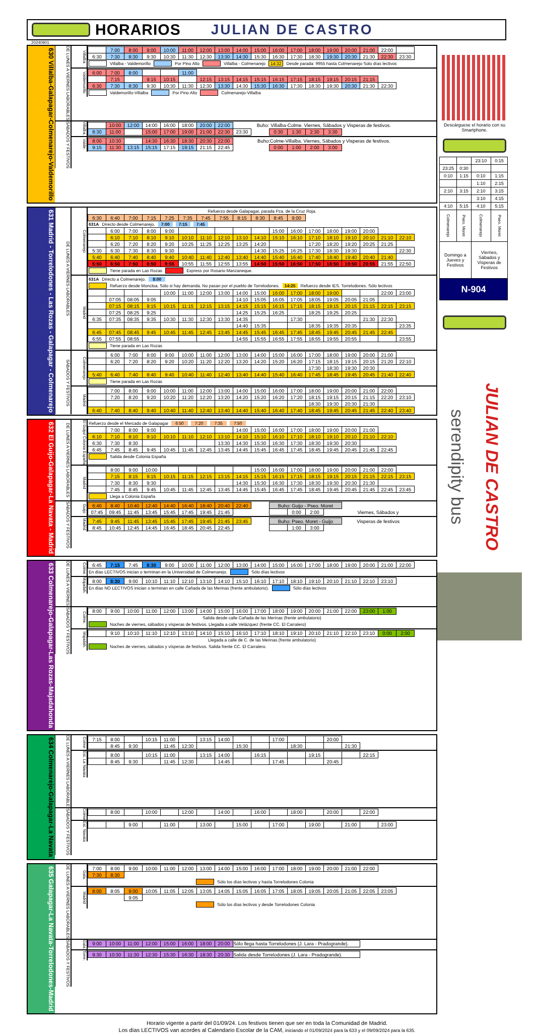HORARIOS JULIAN DE CASTRO
20240901
630 Villalba-Galapagar-Colmenarejo-Valdemorillo
DE LUNES A VIERNES LABORABLES
Villalba
| | 7:00 | 8:00 | 9:00 | 10:00 | 11:00 | 12:00 | 13:00 | 14:00 | 15:00 | 16:00 | 17:00 | 18:00 | 19:00 | 20:00 | 21:00 | 22:00 | |
| 6:30 | 7:30 | 8:30 | 9:30 | 10:30 | 11:30 | 12:30 | 13:30 | 14:30 | 15:30 | 16:30 | 17:30 | 18:30 | 19:30 | 20:30 | 21:30 | 22:30 | 23:30 |
Villalba - Valdemorillo Por Pino Alto Villalba - Colmenarejo 14:32 Desde parada: 9955 hasta Colmenarejo Solo días lectivos
Valdemorillo
| 6:00 | 7:00 | 8:00 | | | 11:00 | | | | | | | | | | | |
| | 7:15 | | 9:15 | 10:15 | | 12:15 | 13:15 | 14:15 | 15:15 | 16:15 | 17:15 | 18:15 | 19:15 | 20:15 | 21:15 | |
| 6:30 | 7:30 | 8:30 | 9:30 | 10:30 | 11:30 | 12:30 | 13:30 | 14:30 | 15:30 | 16:30 | 17:30 | 18:30 | 19:30 | 20:30 | 21:30 | 22:30 |
Valdemorillo-Villalba Por Pino Alto Colmenarejo-Villalba
SÁBADOS Y FESTIVOS
Villalba.
| | 10:00 | 12:00 | 14:00 | 16:00 | 18:00 | 20:00 | 22:00 | Buho: Villalba-Colme. Viernes, Sábados y Visperas de festivos. | | | | | |
| 8:30 | 11:00 | | 15:00 | 17:00 | 19:00 | 21:00 | 22:30 | 23:30 | | 0:30 | 1:30 | 2:30 | 3:30 |
Valde.
| 8:00 | 10:30 | | 14:30 | 16:30 | 18:30 | 20:30 | 22:00 | Buho:Colme-Villalba. Viernes, Sábados y Visperas de festivos. | | | | | |
| 9:15 | 11:30 | 13:15 | 15:15 | 17:15 | 19:15 | 21:15 | 22:45 | | | 0:00 | 1:00 | 2:00 | 3:00 |
631 Madrid - Torrelodones - Las Rozas - Galapagar - Colmenarejo
DE LUNES A VIERNES LABORABLES
Colmenarejo
Refuerzo desde Galapagar, parada Pza. de la Cruz Roja.
| 6:30 | 6:40 | 7:00 | 7:15 | 7:25 | 7:35 | 7:45 | 7:55 | 8:15 | 8:30 | 8:45 | 9:00 |
631A Directo desde Colmenarejo. 7:00 7:15 7:45
| | 6:00 | 7:00 | 8:00 | 9:00 | | | | | | 15:00 | 16:00 | 17:00 | 18:00 | 19:00 | 20:00 | | |
| | 6:10 | 7:10 | 8:10 | 9:10 | 10:10 | 11:10 | 12:10 | 13:10 | 14:10 | 15:10 | 16:10 | 17:10 | 18:10 | 19:10 | 20:10 | 21:10 | 22:10 |
| | 6:20 | 7:20 | 8:20 | 9:20 | 10:25 | 11:25 | 12:25 | 13:25 | 14:20 | | | 17:20 | 18:20 | 19:20 | 20:25 | 21:25 | |
| 5:30 | 6:30 | 7:30 | 8:30 | 9:30 | | | | | 14:30 | 15:25 | 16:25 | 17:30 | 18:30 | 19:30 | | | 22:30 |
| 5:40 | 6:40 | 7:40 | 8:40 | 9:40 | 10:40 | 11:40 | 12:40 | 13:40 | 14:40 | 15:40 | 16:40 | 17:40 | 18:40 | 19:40 | 20:40 | 21:40 | |
| 5:50 | 6:50 | 7:50 | 8:50 | 9:55 | 10:55 | 11:55 | 12:55 | 13:55 | 14:50 | 15:50 | 16:50 | 17:50 | 18:50 | 19:50 | 20:55 | 21:55 | 22:50 |
Tiene parada en Las Rozas Express por Rosario Manzaneque.
Madrid
631A Directo a Colmenarejo. 8:00
Refuerzo desde Moncloa. Sólo si hay demanda. No pasan por el pueblo de Torrelodones. 14:25 Refuerzo desde IES. Torrelodones. Sólo lectivos
| | | | | 10:00 | 11:00 | 12:00 | 13:00 | 14:00 | 15:00 | 16:00 | 17:00 | 18:00 | 19:00 | | | 22:00 | 23:00 |
| | 07:05 | 08:05 | 9:05 | | | | | 14:10 | 15:05 | 16:05 | 17:05 | 18:05 | 19:05 | 20:05 | 21:05 | | |
| | 07:15 | 08:15 | 9:15 | 10:15 | 11:15 | 12:15 | 13:15 | 14:15 | 15:15 | 16:15 | 17:15 | 18:15 | 19:15 | 20:15 | 21:15 | 22:15 | 23:15 |
| | 07:25 | 08:25 | 9:25 | | | | | 14:25 | 15:25 | 16:25 | | 18:25 | 19:25 | 20:25 | | | |
| 6:35 | 07:35 | 08:35 | 9:35 | 10:30 | 11:30 | 12:30 | 13:30 | 14:35 | | | 17:30 | | | | 21:30 | 22:30 | |
| | | | | | | | | 14:40 | 15:35 | | | 18:35 | 19:35 | 20:35 | | | 23:35 |
| 6:45 | 07:45 | 08:45 | 9:45 | 10:45 | 11:45 | 12:45 | 13:45 | 14:45 | 15:45 | 16:45 | 17:45 | 18:45 | 19:45 | 20:45 | 21:45 | 22:45 | |
| 6:55 | 07:55 | 08:55 | | | | | | 14:55 | 15:55 | 16:55 | 17:55 | 18:55 | 19:55 | 20:55 | | | 23:55 |
Tiene parada en Las Rozas
SÁBADOS Y FESTIVOS
Colmenarejo
| | 6:00 | 7:00 | 8:00 | 9:00 | 10:00 | 11:00 | 12:00 | 13:00 | 14:00 | 15:00 | 16:00 | 17:00 | 18:00 | 19:00 | 20:00 | 21:00 | |
| | 6:20 | 7:20 | 8:20 | 9:20 | 10:20 | 11:20 | 12:20 | 13:20 | 14:20 | 15:20 | 16:20 | 17:15 | 18:15 | 19:15 | 20:15 | 21:20 | 22:10 |
| | | | | | | | | | | | | 17:30 | 18:30 | 19:30 | 20:30 | | |
| 5:40 | 6:40 | 7:40 | 8:40 | 9:40 | 10:40 | 11:40 | 12:40 | 13:40 | 14:40 | 15:40 | 16:40 | 17:45 | 18:45 | 19:45 | 20:45 | 21:40 | 22:40 |
Tiene parada en Las Rozas
Madrid
| | 7:00 | 8:00 | 9:00 | 10:00 | 11:00 | 12:00 | 13:00 | 14:00 | 15:00 | 16:00 | 17:00 | 18:00 | 19:00 | 20:00 | 21:00 | 22:00 | |
| | 7:20 | 8:20 | 9:20 | 10:20 | 11:20 | 12:20 | 13:20 | 14:20 | 15:20 | 16:20 | 17:20 | 18:15 | 19:15 | 20:15 | 21:15 | 22:20 | 23:10 |
| | | | | | | | | | | | | 18:30 | 19:30 | 20:30 | 21:30 | | |
| 6:40 | 7:40 | 8:40 | 9:40 | 10:40 | 11:40 | 12:40 | 13:40 | 14:40 | 15:40 | 16:40 | 17:40 | 18:45 | 19:45 | 20:45 | 21:45 | 22:40 | 23:40 |
632 El Guijo-Galapagar-La Navata - Madrid
DE LUNES A VIERNES LABORABLES
El Guijo/ Colonia España
Refuerzo desde el Mercado de Galapagar 6:50 7:20 7:35 7:50
| | 7:00 | 8:00 | 9:00 | | | | | 14:00 | 15:00 | 16:00 | 17:00 | 18:00 | 19:00 | 20:00 | 21:00 | |
| 6:10 | 7:10 | 8:10 | 9:10 | 10:10 | 11:10 | 12:10 | 13:10 | 14:10 | 15:10 | 16:10 | 17:10 | 18:10 | 19:10 | 20:10 | 21:10 | 22:10 |
| 6:30 | 7:30 | 8:30 | | | | | 13:30 | 14:30 | 15:30 | 16:30 | 17:30 | 18:30 | 19:30 | 20:30 | | |
| 6:45 | 7:45 | 8:45 | 9:45 | 10:45 | 11:45 | 12:45 | 13:45 | 14:45 | 15:45 | 16:45 | 17:45 | 18:45 | 19:45 | 20:45 | 21:45 | 22:45 |
Salida desde Colonia España
Madrid
| | 8:00 | 9:00 | 10:00 | | | | | | 15:00 | 16:00 | 17:00 | 18:00 | 19:00 | 20:00 | 21:00 | 22:00 | |
| | 7:15 | 8:15 | 9:15 | 10:15 | 11:15 | 12:15 | 13:15 | 14:15 | 15:15 | 16:15 | 17:15 | 18:15 | 19:15 | 20:15 | 21:15 | 22:15 | 23:15 |
| | 7:30 | 8:30 | 9:30 | | | | | 14:30 | 15:30 | 16:30 | 17:30 | 18:30 | 19:30 | 20:30 | 21:30 | | |
| | 7:45 | 8:45 | 9:45 | 10:45 | 11:45 | 12:45 | 13:45 | 14:45 | 15:45 | 16:45 | 17:45 | 18:45 | 19:45 | 20:45 | 21:45 | 22:45 | 23:45 |
Llega a Colonia España
SÁBADOS Y FESTIVOS
Guijo
| 6:40 | 8:40 | 10:40 | 12:40 | 14:40 | 16:40 | 18:40 | 20:40 | 22:40 | | Buho: Guijo - Pseo. Moret | | | | |
| 07:45 | 09:45 | 11:45 | 13:45 | 15:45 | 17:45 | 19:45 | 21:45 | | | | 0:00 | 2:00 | | Viernes, Sábados y |
Madrid
| 7:45 | 9:45 | 11:45 | 13:45 | 15:45 | 17:45 | 19:45 | 21:45 | 23:45 | | Buho: Pseo. Moret - Guijo | | | Visperas de festivos |
| 8:45 | 10:45 | 12:45 | 14:45 | 16:45 | 18:45 | 20:45 | 22:45 | | | | 1:00 | 3:00 | |
633 Colmenarejo-Galapagar-Las Rozas-Majadahonda
DE LUNES A VIERNES
Colme.
| 6:45 | 7:15 | 7:45 | 8:30 | 9:00 | 10:00 | 11:00 | 12:00 | 13:00 | 14:00 | 15:00 | 16:00 | 17:00 | 18:00 | 19:00 | 20:00 | 21:00 | 22:00 |
En días LECTIVOS inician o terminan en la Universidad de Colmenarejo. Sólo días lectivos
Majadah.
| 8:00 | 8:30 | 9:00 | 10:10 | 11:10 | 12:10 | 13:10 | 14:10 | 15:10 | 16:10 | 17:10 | 18:10 | 19:10 | 20:10 | 21:10 | 22:10 | 23:10 |
En días NO LECTIVOS inician o terminan en calle Cañada de las Merinas (frente ambulatorio). Sólo días lectivos
SÁBADOS Y FESTIVOS
Colme.
| 8:00 | 9:00 | 10:00 | 11:00 | 12:00 | 13:00 | 14:00 | 15:00 | 16:00 | 17:00 | 18:00 | 19:00 | 20:00 | 21:00 | 22:00 | 23:00 | 1:00 |
Salida desde calle Cañada de las Merinas (frente ambulatorio)
Noches de viernes, sábados y vísperas de festivos. Llegada a calle Velázquez (frente CC. El Carralero)
Majadah.
| | 9:10 | 10:10 | 11:10 | 12:10 | 13:10 | 14:10 | 15:10 | 16:10 | 17:10 | 18:10 | 19:10 | 20:10 | 21:10 | 22:10 | 23:10 | 0:00 | 2:00 |
Llegada a calle de C. de las Merinas (frente ambulatorio)
Noches de viernes, sábados y vísperas de festivos. Salida frente CC. El Carralero.
634 Colmenarejo-Galapagar-La Navata
DE LUNES A VIERNES LABORABLE
Colme
| 7:15 | 8:00 | | 10:15 | 11:00 | | 13:15 | 14:00 | | | 17:00 | | | 20:00 | |
| | 8:45 | 9:30 | | 11:45 | 12:30 | | | 15:30 | | | 18:30 | | | 21:30 |
Est. La Navata
| | 8:00 | | 10:15 | 11:00 | | 13:15 | 14:00 | | 16:15 | | | 19:15 | | | 22:15 |
| | 8:45 | 9:30 | | 11:45 | 12:30 | | 14:45 | | | 17:45 | | | 20:45 | | |
SÁBADOS Y FESTIVOS
Colme
| | 8:00 | | 10:00 | | 12:00 | | 14:00 | | 16:00 | | 18:00 | | 20:00 | | 22:00 |
Est. Navata
| | | 9:00 | | 11:00 | | 13:00 | | 15:00 | | 17:00 | | 19:00 | | 21:00 | | 23:00 |
635 Galapagar-La Navata-Torrelodones-Madrid
DE LUNES A VIERNES LABORABLES
Gala.
| 7:00 | 8:00 | 9:00 | 10:00 | 11:00 | 12:00 | 13:00 | 14:00 | 15:00 | 16:00 | 17:00 | 18:00 | 19:00 | 20:00 | 21:00 | 22:00 |
| 7:30 | 8:30 | | | | | | | | | | | | | | |
Sólo los días lectivos y hasta Torrelodones Colonia
Madrid
| 8:00 | 8:05 | 9:00 | 10:05 | 11:05 | 12:05 | 13:05 | 14:05 | 15:05 | 16:05 | 17:05 | 18:05 | 19:05 | 20:05 | 21:05 | 22:05 | 23:05 |
| | | 9:05 | | | | | | | | | | | | | | |
Sólo los días lectivos y desde Torrelodones Colonia
SÁBADOS Y FESTIVOS
Gala.
| 9:00 | 10:00 | 11:00 | 12:00 | 15:00 | 16:00 | 18:00 | 20:00 | Sólo llega hasta Torrelodones (J. Lara - Pradogrande). |
Torre.
| 9:30 | 10:30 | 11:30 | 12:30 | 15:30 | 16:30 | 18:30 | 20:30 | Salida desde Torrelodones (J. Lara - Pradogrande). |
Descárguese el horario con su Smartphone.
| | | 23:10 | 0:15 |
| 23:25 | 0:30 | | |
| 0:10 | 1:15 | 0:10 | 1:15 |
| | | 1:10 | 2:15 |
| 2:10 | 3:15 | 2:10 | 3:15 |
| | | 3:10 | 4:15 |
| 4:10 | 5:15 | 4:10 | 5:15 |
| Colmenarejo | Pseo. Moret | Colmenarejo | Pseo. Moret |
| Domingo a Jueves y Festivos | | Viernes, Sábados y Visperas de Festivos | |
| N-904 | | | |
serendipity bus
JULIAN DE CASTRO
Horario vigente a partir del 01/09/24. Los festivos tienen que ser en toda la Comunidad de Madrid.
Los días LECTIVOS van acordes al Calendario Escolar de la CAM, iniciando el 01/09/2024 para la 633 y el 09/09/2024 para la 635.